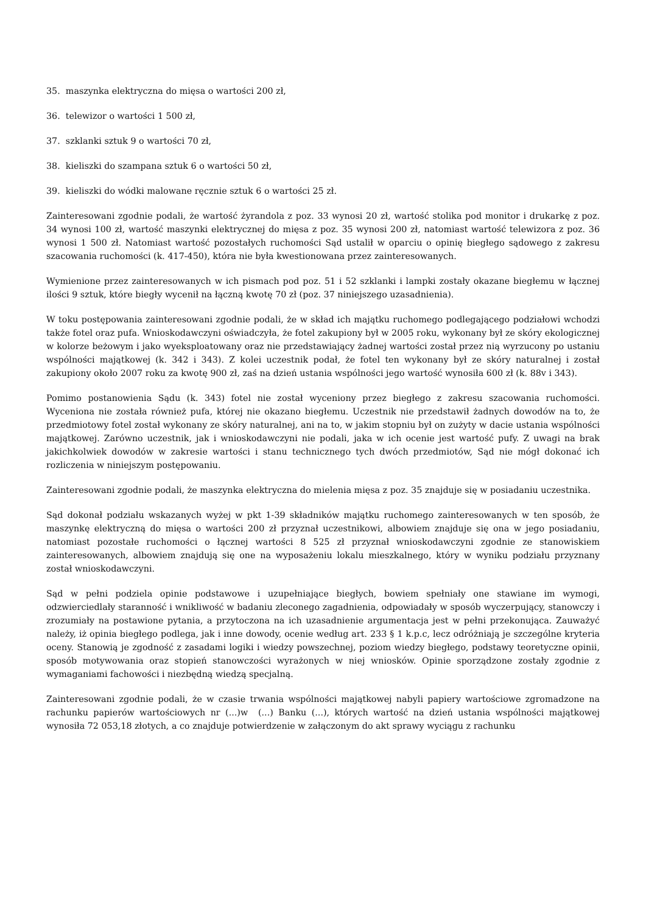35. maszynka elektryczna do mięsa o wartości 200 zł,
36. telewizor o wartości 1 500 zł,
37. szklanki sztuk 9 o wartości 70 zł,
38. kieliszki do szampana sztuk 6 o wartości 50 zł,
39. kieliszki do wódki malowane ręcznie sztuk 6 o wartości 25 zł.
Zainteresowani zgodnie podali, że wartość żyrandola z poz. 33 wynosi 20 zł, wartość stolika pod monitor i drukarkę z poz. 34 wynosi 100 zł, wartość maszynki elektrycznej do mięsa z poz. 35 wynosi 200 zł, natomiast wartość telewizora z poz. 36 wynosi 1 500 zł. Natomiast wartość pozostałych ruchomości Sąd ustalił w oparciu o opinię biegłego sądowego z zakresu szacowania ruchomości (k. 417-450), która nie była kwestionowana przez zainteresowanych.
Wymienione przez zainteresowanych w ich pismach pod poz. 51 i 52 szklanki i lampki zostały okazane biegłemu w łącznej ilości 9 sztuk, które biegły wycenił na łączną kwotę 70 zł (poz. 37 niniejszego uzasadnienia).
W toku postępowania zainteresowani zgodnie podali, że w skład ich majątku ruchomego podlegającego podziałowi wchodzi także fotel oraz pufa. Wnioskodawczyni oświadczyła, że fotel zakupiony był w 2005 roku, wykonany był ze skóry ekologicznej w kolorze beżowym i jako wyeksploatowany oraz nie przedstawiający żadnej wartości został przez nią wyrzucony po ustaniu wspólności majątkowej (k. 342 i 343). Z kolei uczestnik podał, że fotel ten wykonany był ze skóry naturalnej i został zakupiony około 2007 roku za kwotę 900 zł, zaś na dzień ustania wspólności jego wartość wynosiła 600 zł (k. 88v i 343).
Pomimo postanowienia Sądu (k. 343) fotel nie został wyceniony przez biegłego z zakresu szacowania ruchomości. Wyceniona nie została również pufa, której nie okazano biegłemu. Uczestnik nie przedstawił żadnych dowodów na to, że przedmiotowy fotel został wykonany ze skóry naturalnej, ani na to, w jakim stopniu był on zużyty w dacie ustania wspólności majątkowej. Zarówno uczestnik, jak i wnioskodawczyni nie podali, jaka w ich ocenie jest wartość pufy. Z uwagi na brak jakichkolwiek dowodów w zakresie wartości i stanu technicznego tych dwóch przedmiotów, Sąd nie mógł dokonać ich rozliczenia w niniejszym postępowaniu.
Zainteresowani zgodnie podali, że maszynka elektryczna do mielenia mięsa z poz. 35 znajduje się w posiadaniu uczestnika.
Sąd dokonał podziału wskazanych wyżej w pkt 1-39 składników majątku ruchomego zainteresowanych w ten sposób, że maszynkę elektryczną do mięsa o wartości 200 zł przyznał uczestnikowi, albowiem znajduje się ona w jego posiadaniu, natomiast pozostałe ruchomości o łącznej wartości 8 525 zł przyznał wnioskodawczyni zgodnie ze stanowiskiem zainteresowanych, albowiem znajdują się one na wyposażeniu lokalu mieszkalnego, który w wyniku podziału przyznany został wnioskodawczyni.
Sąd w pełni podziela opinie podstawowe i uzupełniające biegłych, bowiem spełniały one stawiane im wymogi, odzwierciedlały staranność i wnikliwość w badaniu zleconego zagadnienia, odpowiadały w sposób wyczerpujący, stanowczy i zrozumiały na postawione pytania, a przytoczona na ich uzasadnienie argumentacja jest w pełni przekonująca. Zauważyć należy, iż opinia biegłego podlega, jak i inne dowody, ocenie według art. 233 § 1 k.p.c, lecz odróżniają je szczególne kryteria oceny. Stanowią je zgodność z zasadami logiki i wiedzy powszechnej, poziom wiedzy biegłego, podstawy teoretyczne opinii, sposób motywowania oraz stopień stanowczości wyrażonych w niej wniosków. Opinie sporządzone zostały zgodnie z wymaganiami fachowości i niezbędną wiedzą specjalną.
Zainteresowani zgodnie podali, że w czasie trwania wspólności majątkowej nabyli papiery wartościowe zgromadzone na rachunku papierów wartościowych nr (...)w (...) Banku (...), których wartość na dzień ustania wspólności majątkowej wynosiła 72 053,18 złotych, a co znajduje potwierdzenie w załączonym do akt sprawy wyciągu z rachunku